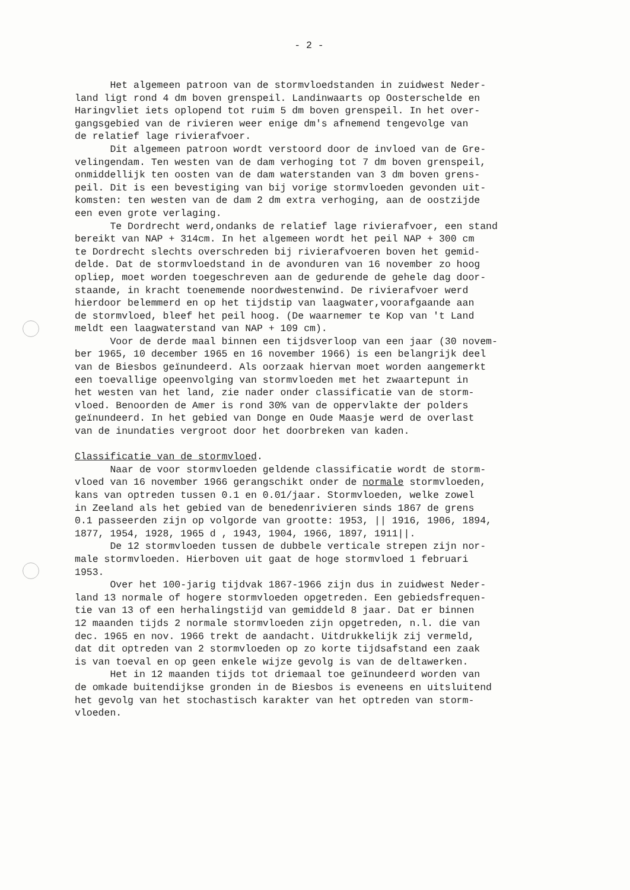- 2 -
Het algemeen patroon van de stormvloedstanden in zuidwest Neder- land ligt rond 4 dm boven grenspeil. Landinwaarts op Oosterschelde en Haringvliet iets oplopend tot ruim 5 dm boven grenspeil. In het over- gangsgebied van de rivieren weer enige dm's afnemend tengevolge van de relatief lage rivierafvoer. Dit algemeen patroon wordt verstoord door de invloed van de Gre- velingendam. Ten westen van de dam verhoging tot 7 dm boven grenspeil, onmiddellijk ten oosten van de dam waterstanden van 3 dm boven grens- peil. Dit is een bevestiging van bij vorige stormvloeden gevonden uit- komsten: ten westen van de dam 2 dm extra verhoging, aan de oostzijde een even grote verlaging. Te Dordrecht werd,ondanks de relatief lage rivierafvoer, een stand bereikt van NAP + 314cm. In het algemeen wordt het peil NAP + 300 cm te Dordrecht slechts overschreden bij rivierafvoeren boven het gemid- delde. Dat de stormvloedstand in de avonduren van 16 november zo hoog opliep, moet worden toegeschreven aan de gedurende de gehele dag door- staande, in kracht toenemende noordwestenwind. De rivierafvoer werd hierdoor belemmerd en op het tijdstip van laagwater,voorafgaande aan de stormvloed, bleef het peil hoog. (De waarnemer te Kop van 't Land meldt een laagwaterstand van NAP + 109 cm). Voor de derde maal binnen een tijdsverloop van een jaar (30 novem- ber 1965, 10 december 1965 en 16 november 1966) is een belangrijk deel van de Biesbos geïnundeerd. Als oorzaak hiervan moet worden aangemerkt een toevallige opeenvolging van stormvloeden met het zwaartepunt in het westen van het land, zie nader onder classificatie van de storm- vloed. Benoorden de Amer is rond 30% van de oppervlakte der polders geïnundeerd. In het gebied van Donge en Oude Maasje werd de overlast van de inundaties vergroot door het doorbreken van kaden. Classificatie van de stormvloed. Naar de voor stormvloeden geldende classificatie wordt de storm- vloed van 16 november 1966 gerangschikt onder de normale stormvloeden, kans van optreden tussen 0.1 en 0.01/jaar. Stormvloeden, welke zowel in Zeeland als het gebied van de benedenrivieren sinds 1867 de grens 0.1 passeerden zijn op volgorde van grootte: 1953, || 1916, 1906, 1894, 1877, 1954, 1928, 1965 d , 1943, 1904, 1966, 1897, 1911||. De 12 stormvloeden tussen de dubbele verticale strepen zijn nor- male stormvloeden. Hierboven uit gaat de hoge stormvloed 1 februari 1953. Over het 100-jarig tijdvak 1867-1966 zijn dus in zuidwest Neder- land 13 normale of hogere stormvloeden opgetreden. Een gebiedsfrequen- tie van 13 of een herhalingstijd van gemiddeld 8 jaar. Dat er binnen 12 maanden tijds 2 normale stormvloeden zijn opgetreden, n.l. die van dec. 1965 en nov. 1966 trekt de aandacht. Uitdrukkelijk zij vermeld, dat dit optreden van 2 stormvloeden op zo korte tijdsafstand een zaak is van toeval en op geen enkele wijze gevolg is van de deltawerken. Het in 12 maanden tijds tot driemaal toe geïnundeerd worden van de omkade buitendijkse gronden in de Biesbos is eveneens en uitsluitend het gevolg van het stochastisch karakter van het optreden van storm- vloeden.